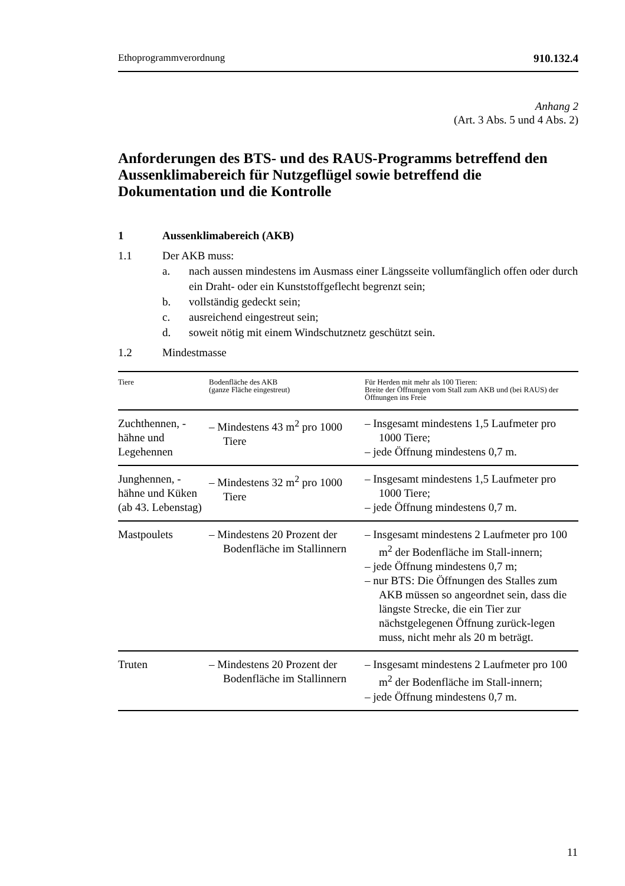Ethoprogrammverordnung 910.132.4
Anhang 2
(Art. 3 Abs. 5 und 4 Abs. 2)
Anforderungen des BTS- und des RAUS-Programms betreffend den Aussenklimabereich für Nutzgeflügel sowie betreffend die Dokumentation und die Kontrolle
1 Aussenklimabereich (AKB)
1.1 Der AKB muss:
a. nach aussen mindestens im Ausmass einer Längsseite vollumfänglich offen oder durch ein Draht- oder ein Kunststoffgeflecht begrenzt sein;
b. vollständig gedeckt sein;
c. ausreichend eingestreut sein;
d. soweit nötig mit einem Windschutznetz geschützt sein.
1.2 Mindestmasse
| Tiere | Bodenfläche des AKB (ganze Fläche eingestreut) | Für Herden mit mehr als 100 Tieren: Breite der Öffnungen vom Stall zum AKB und (bei RAUS) der Öffnungen ins Freie |
| --- | --- | --- |
| Zuchthennen, -hähne und Legehennen | – Mindestens 43 m<sup>2</sup> pro 1000 Tiere | – Insgesamt mindestens 1,5 Laufmeter pro 1000 Tiere; – jede Öffnung mindestens 0,7 m. |
| Junghennen, -hähne und Küken (ab 43. Lebenstag) | – Mindestens 32 m<sup>2</sup> pro 1000 Tiere | – Insgesamt mindestens 1,5 Laufmeter pro 1000 Tiere; – jede Öffnung mindestens 0,7 m. |
| Mastpoulets | – Mindestens 20 Prozent der Bodenfläche im Stallinnern | – Insgesamt mindestens 2 Laufmeter pro 100 m<sup>2</sup> der Bodenfläche im Stall-innern; – jede Öffnung mindestens 0,7 m; – nur BTS: Die Öffnungen des Stalles zum AKB müssen so angeordnet sein, dass die längste Strecke, die ein Tier zur nächstgelegenen Öffnung zurück-legen muss, nicht mehr als 20 m beträgt. |
| Truten | – Mindestens 20 Prozent der Bodenfläche im Stallinnern | – Insgesamt mindestens 2 Laufmeter pro 100 m<sup>2</sup> der Bodenfläche im Stall-innern; – jede Öffnung mindestens 0,7 m. |
11